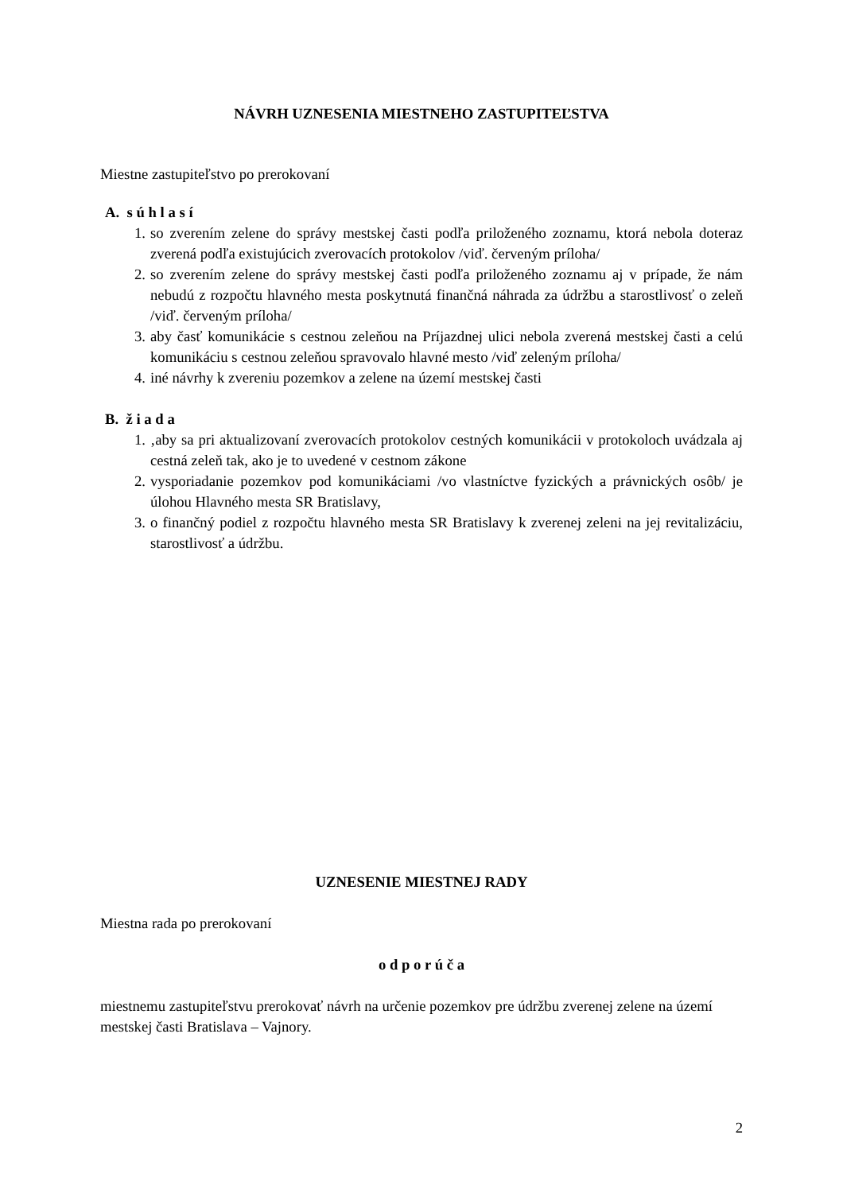NÁVRH UZNESENIA MIESTNEHO ZASTUPITEĽSTVA
Miestne zastupiteľstvo po prerokovaní
A. s ú h l a s í
1. so zverením zelene do správy mestskej časti podľa priloženého zoznamu, ktorá nebola doteraz zverená podľa existujúcich zverovacích protokolov /viď. červeným príloha/
2. so zverením zelene do správy mestskej časti podľa priloženého zoznamu aj v prípade, že nám nebudú z rozpočtu hlavného mesta poskytnutá finančná náhrada za údržbu a starostlivosť o zeleň /viď. červeným príloha/
3. aby časť komunikácie s cestnou zeleňou na Príjazdnej ulici nebola zverená mestskej časti a celú komunikáciu s cestnou zeleňou spravovalo hlavné mesto /viď zeleným príloha/
4. iné návrhy k zvereniu pozemkov a zelene na území mestskej časti
B. ž i a d a
1. ‚aby sa pri aktualizovaní zverovacích protokolov cestných komunikácii v protokoloch uvádzala aj cestná zeleň tak, ako je to uvedené v cestnom zákone
2. vysporiadanie pozemkov pod komunikáciami /vo vlastníctve fyzických a právnických osôb/ je úlohou Hlavného mesta SR Bratislavy,
3. o finančný podiel z rozpočtu hlavného mesta SR Bratislavy k zverenej zeleni na jej revitalizáciu, starostlivosť a údržbu.
UZNESENIE MIESTNEJ RADY
Miestna rada po prerokovaní
o d p o r ú č a
miestnemu zastupiteľstvu prerokovať návrh na určenie pozemkov pre údržbu zverenej zelene na území mestskej časti Bratislava – Vajnory.
2